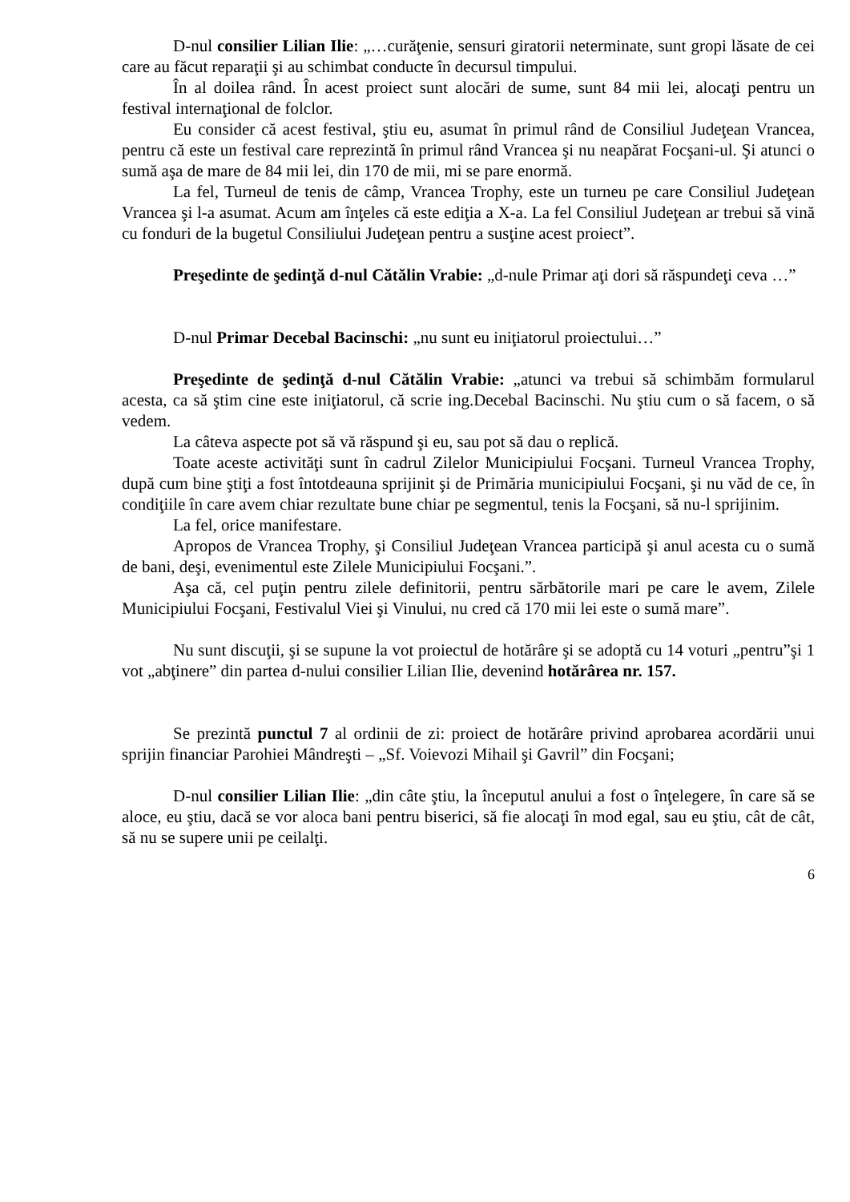D-nul consilier Lilian Ilie: „…curăţenie, sensuri giratorii neterminate, sunt gropi lăsate de cei care au făcut reparaţii şi au schimbat conducte în decursul timpului.
În al doilea rând. În acest proiect sunt alocări de sume, sunt 84 mii lei, alocaţi pentru un festival internaţional de folclor.
Eu consider că acest festival, ştiu eu, asumat în primul rând de Consiliul Judeţean Vrancea, pentru că este un festival care reprezintă în primul rând Vrancea şi nu neapărat Focşani-ul. Şi atunci o sumă aşa de mare de 84 mii lei, din 170 de mii, mi se pare enormă.
La fel, Turneul de tenis de câmp, Vrancea Trophy, este un turneu pe care Consiliul Judeţean Vrancea şi l-a asumat. Acum am înţeles că este ediţia a X-a. La fel Consiliul Judeţean ar trebui să vină cu fonduri de la bugetul Consiliului Judeţean pentru a susţine acest proiect”.
Preşedinte de şedinţă d-nul Cătălin Vrabie: „d-nule Primar aţi dori să răspundeţi ceva …”
D-nul Primar Decebal Bacinschi: „nu sunt eu iniţiatorul proiectului…”
Preşedinte de şedinţă d-nul Cătălin Vrabie: „atunci va trebui să schimbăm formularul acesta, ca să ştim cine este iniţiatorul, că scrie ing.Decebal Bacinschi. Nu ştiu cum o să facem, o să vedem.
La câteva aspecte pot să vă răspund şi eu, sau pot să dau o replică.
Toate aceste activităţi sunt în cadrul Zilelor Municipiului Focşani. Turneul Vrancea Trophy, după cum bine ştiţi a fost întotdeauna sprijinit şi de Primăria municipiului Focşani, şi nu văd de ce, în condiţiile în care avem chiar rezultate bune chiar pe segmentul, tenis la Focşani, să nu-l sprijinim.
La fel, orice manifestare.
Apropos de Vrancea Trophy, şi Consiliul Judeţean Vrancea participă şi anul acesta cu o sumă de bani, deşi, evenimentul este Zilele Municipiului Focşani.”.
Aşa că, cel puţin pentru zilele definitorii, pentru sărbătorile mari pe care le avem, Zilele Municipiului Focşani, Festivalul Viei şi Vinului, nu cred că 170 mii lei este o sumă mare”.
Nu sunt discuţii, şi se supune la vot proiectul de hotărâre şi se adoptă cu 14 voturi „pentru”şi 1 vot „abţinere” din partea d-nului consilier Lilian Ilie, devenind hotărârea nr. 157.
Se prezintă punctul 7 al ordinii de zi: proiect de hotărâre privind aprobarea acordării unui sprijin financiar Parohiei Mândreşti – „Sf. Voievozi Mihail şi Gavril” din Focşani;
D-nul consilier Lilian Ilie: „din câte ştiu, la începutul anului a fost o înţelegere, în care să se aloce, eu ştiu, dacă se vor aloca bani pentru biserici, să fie alocaţi în mod egal, sau eu ştiu, cât de cât, să nu se supere unii pe ceilalţi.
6